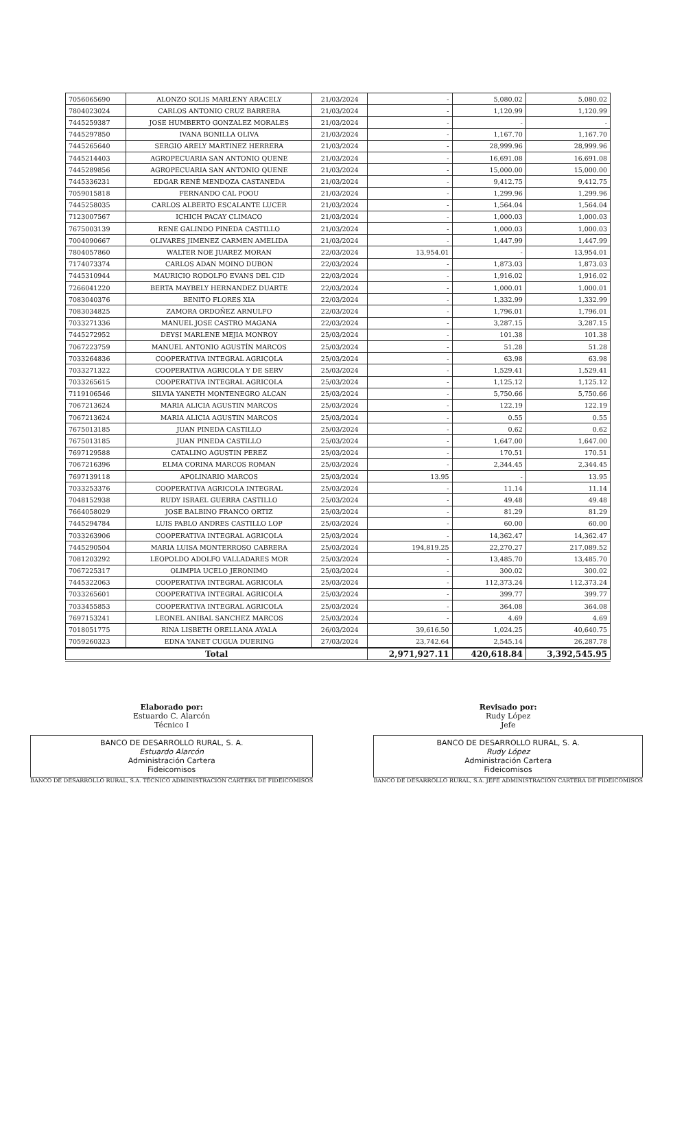| 7056065690 | ALONZO SOLIS MARLENY ARACELY | 21/03/2024 | - | 5,080.02 | 5,080.02 |
| 7804023024 | CARLOS ANTONIO CRUZ BARRERA | 21/03/2024 | - | 1,120.99 | 1,120.99 |
| 7445259387 | JOSE HUMBERTO GONZALEZ MORALES | 21/03/2024 | - | - | - |
| 7445297850 | IVANA BONILLA OLIVA | 21/03/2024 | - | 1,167.70 | 1,167.70 |
| 7445265640 | SERGIO ARELY MARTINEZ HERRERA | 21/03/2024 | - | 28,999.96 | 28,999.96 |
| 7445214403 | AGROPECUARIA SAN ANTONIO QUENE | 21/03/2024 | - | 16,691.08 | 16,691.08 |
| 7445289856 | AGROPECUARIA SAN ANTONIO QUENE | 21/03/2024 | - | 15,000.00 | 15,000.00 |
| 7445336231 | EDGAR RENÉ MENDOZA CASTANEDA | 21/03/2024 | - | 9,412.75 | 9,412.75 |
| 7059015818 | FERNANDO CAL POOU | 21/03/2024 | - | 1,299.96 | 1,299.96 |
| 7445258035 | CARLOS ALBERTO ESCALANTE LUCER | 21/03/2024 | - | 1,564.04 | 1,564.04 |
| 7123007567 | ICHICH PACAY CLIMACO | 21/03/2024 | - | 1,000.03 | 1,000.03 |
| 7675003139 | RENE GALINDO PINEDA CASTILLO | 21/03/2024 | - | 1,000.03 | 1,000.03 |
| 7004090667 | OLIVARES JIMENEZ CARMEN AMELIDA | 21/03/2024 | - | 1,447.99 | 1,447.99 |
| 7804057860 | WALTER NOE JUAREZ MORAN | 22/03/2024 | 13,954.01 | - | 13,954.01 |
| 7174073374 | CARLOS ADAN MOINO DUBON | 22/03/2024 | - | 1,873.03 | 1,873.03 |
| 7445310944 | MAURICIO RODOLFO EVANS DEL CID | 22/03/2024 | - | 1,916.02 | 1,916.02 |
| 7266041220 | BERTA MAYBELY HERNANDEZ DUARTE | 22/03/2024 | - | 1,000.01 | 1,000.01 |
| 7083040376 | BENITO FLORES XIA | 22/03/2024 | - | 1,332.99 | 1,332.99 |
| 7083034825 | ZAMORA ORDOÑEZ ARNULFO | 22/03/2024 | - | 1,796.01 | 1,796.01 |
| 7033271336 | MANUEL JOSE CASTRO MAGANA | 22/03/2024 | - | 3,287.15 | 3,287.15 |
| 7445272952 | DEYSI MARLENE MEJIA MONROY | 25/03/2024 | - | 101.38 | 101.38 |
| 7067223759 | MANUEL ANTONIO AGUSTÍN MARCOS | 25/03/2024 | - | 51.28 | 51.28 |
| 7033264836 | COOPERATIVA INTEGRAL AGRICOLA | 25/03/2024 | - | 63.98 | 63.98 |
| 7033271322 | COOPERATIVA AGRICOLA Y DE SERV | 25/03/2024 | - | 1,529.41 | 1,529.41 |
| 7033265615 | COOPERATIVA INTEGRAL AGRICOLA | 25/03/2024 | - | 1,125.12 | 1,125.12 |
| 7119106546 | SILVIA YANETH MONTENEGRO ALCAN | 25/03/2024 | - | 5,750.66 | 5,750.66 |
| 7067213624 | MARIA ALICIA AGUSTIN MARCOS | 25/03/2024 | - | 122.19 | 122.19 |
| 7067213624 | MARIA ALICIA AGUSTIN MARCOS | 25/03/2024 | - | 0.55 | 0.55 |
| 7675013185 | JUAN PINEDA CASTILLO | 25/03/2024 | - | 0.62 | 0.62 |
| 7675013185 | JUAN PINEDA CASTILLO | 25/03/2024 | - | 1,647.00 | 1,647.00 |
| 7697129588 | CATALINO AGUSTIN PEREZ | 25/03/2024 | - | 170.51 | 170.51 |
| 7067216396 | ELMA CORINA MARCOS ROMAN | 25/03/2024 | - | 2,344.45 | 2,344.45 |
| 7697139118 | APOLINARIO MARCOS | 25/03/2024 | 13.95 | - | 13.95 |
| 7033253376 | COOPERATIVA AGRICOLA INTEGRAL | 25/03/2024 | - | 11.14 | 11.14 |
| 7048152938 | RUDY ISRAEL GUERRA CASTILLO | 25/03/2024 | - | 49.48 | 49.48 |
| 7664058029 | JOSE BALBINO FRANCO ORTIZ | 25/03/2024 | - | 81.29 | 81.29 |
| 7445294784 | LUIS PABLO ANDRES CASTILLO LOP | 25/03/2024 | - | 60.00 | 60.00 |
| 7033263906 | COOPERATIVA INTEGRAL AGRICOLA | 25/03/2024 | - | 14,362.47 | 14,362.47 |
| 7445290504 | MARIA LUISA MONTERROSO CABRERA | 25/03/2024 | 194,819.25 | 22,270.27 | 217,089.52 |
| 7081203292 | LEOPOLDO ADOLFO VALLADARES MOR | 25/03/2024 | - | 13,485.70 | 13,485.70 |
| 7067225317 | OLIMPIA UCELO JERONIMO | 25/03/2024 | - | 300.02 | 300.02 |
| 7445322063 | COOPERATIVA INTEGRAL AGRICOLA | 25/03/2024 | - | 112,373.24 | 112,373.24 |
| 7033265601 | COOPERATIVA INTEGRAL AGRICOLA | 25/03/2024 | - | 399.77 | 399.77 |
| 7033455853 | COOPERATIVA INTEGRAL AGRICOLA | 25/03/2024 | - | 364.08 | 364.08 |
| 7697153241 | LEONEL ANIBAL SANCHEZ MARCOS | 25/03/2024 | - | 4.69 | 4.69 |
| 7018051775 | RINA LISBETH ORELLANA AYALA | 26/03/2024 | 39,616.50 | 1,024.25 | 40,640.75 |
| 7059260323 | EDNA YANET CUGUA DUERING | 27/03/2024 | 23,742.64 | 2,545.14 | 26,287.78 |
| Total | | | 2,971,927.11 | 420,618.84 | 3,392,545.95 |
Elaborado por:
Estuardo C. Alarcón
Técnico I
BANCO DE DESARROLLO RURAL, S. A.
Estuardo Alarcón
Administración Cartera
Fideicomisos
BANCO DE DESARROLLO RURAL, S.A. TÉCNICO ADMINISTRACIÓN CARTERA DE FIDEICOMISOS
Revisado por:
Rudy López
Jefe
BANCO DE DESARROLLO RURAL, S. A.
Rudy López
Administración Cartera
Fideicomisos
BANCO DE DESARROLLO RURAL, S.A. JEFE ADMINISTRACIÓN CARTERA DE FIDEICOMISOS